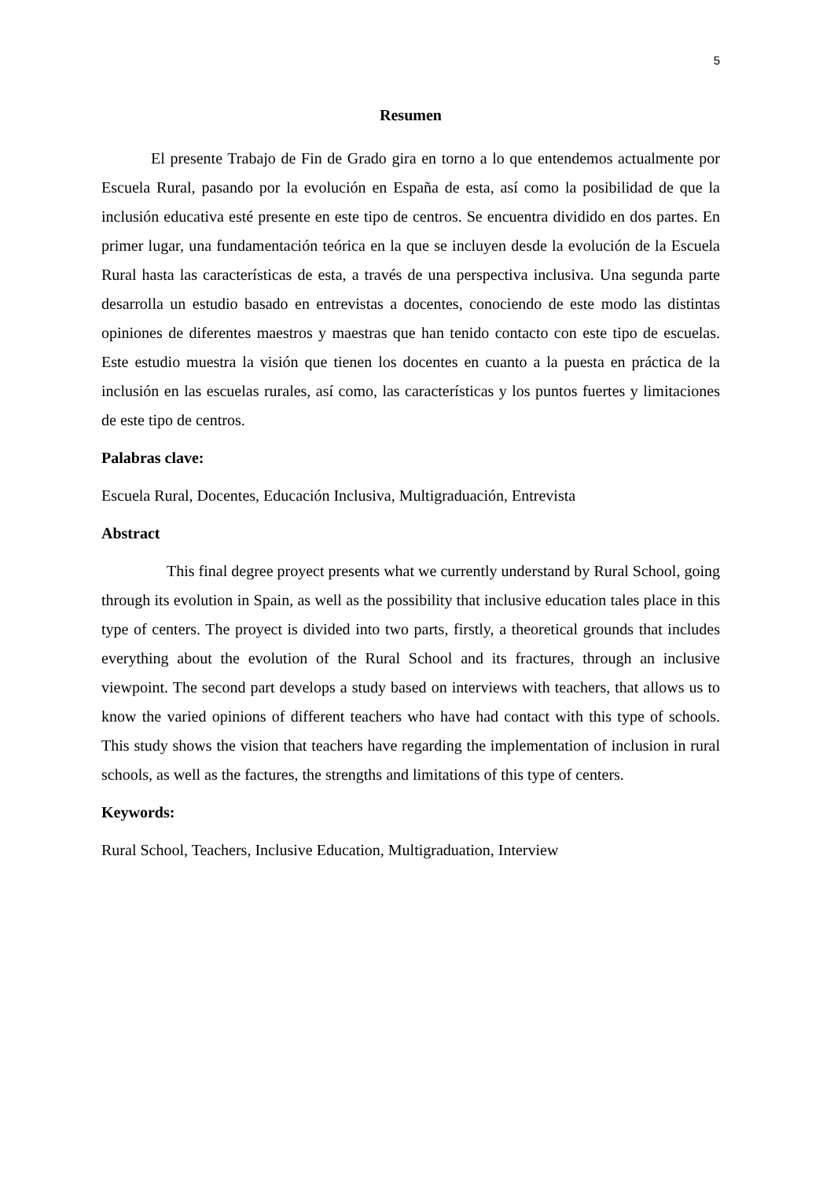5
Resumen
El presente Trabajo de Fin de Grado gira en torno a lo que entendemos actualmente por Escuela Rural, pasando por la evolución en España de esta, así como la posibilidad de que la inclusión educativa esté presente en este tipo de centros. Se encuentra dividido en dos partes. En primer lugar, una fundamentación teórica en la que se incluyen desde la evolución de la Escuela Rural hasta las características de esta, a través de una perspectiva inclusiva. Una segunda parte desarrolla un estudio basado en entrevistas a docentes, conociendo de este modo las distintas opiniones de diferentes maestros y maestras que han tenido contacto con este tipo de escuelas. Este estudio muestra la visión que tienen los docentes en cuanto a la puesta en práctica de la inclusión en las escuelas rurales, así como, las características y los puntos fuertes y limitaciones de este tipo de centros.
Palabras clave:
Escuela Rural, Docentes, Educación Inclusiva, Multigraduación, Entrevista
Abstract
This final degree proyect presents what we currently understand by Rural School, going through its evolution in Spain, as well as the possibility that inclusive education tales place in this type of centers. The proyect is divided into two parts, firstly, a theoretical grounds that includes everything about the evolution of the Rural School and its fractures, through an inclusive viewpoint. The second part develops a study based on interviews with teachers, that allows us to know the varied opinions of different teachers who have had contact with this type of schools. This study shows the vision that teachers have regarding the implementation of inclusion in rural schools, as well as the factures, the strengths and limitations of this type of centers.
Keywords:
Rural School, Teachers, Inclusive Education, Multigraduation, Interview